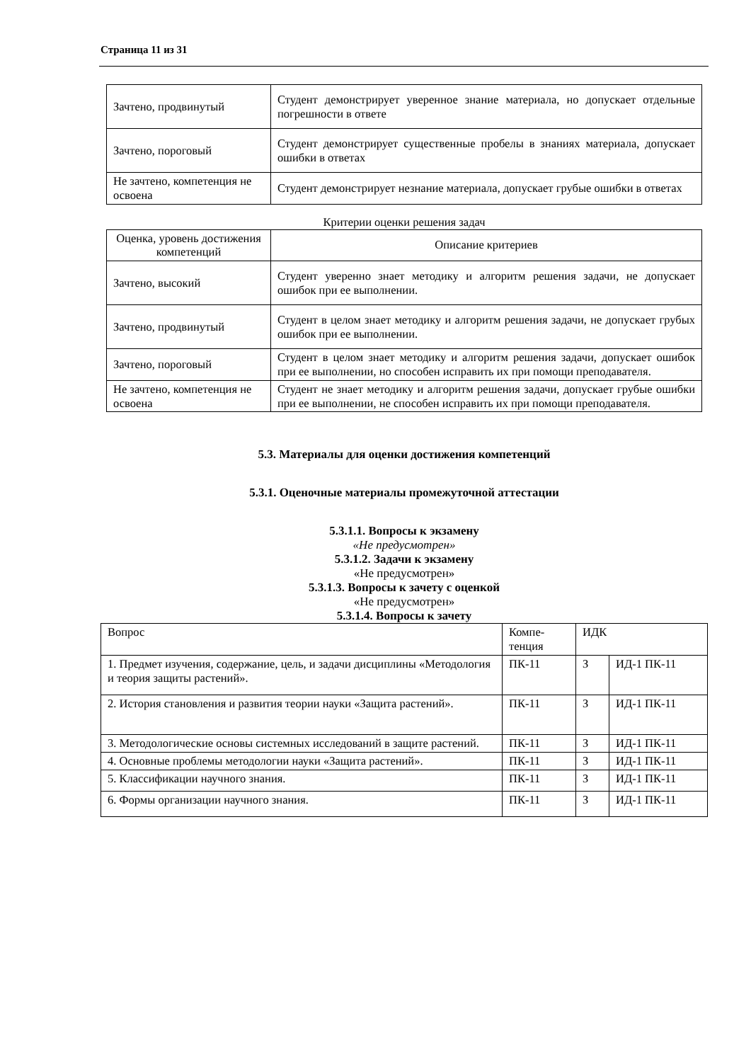Страница 11 из 31
| Зачтено, продвинутый | Студент демонстрирует уверенное знание материала, но допускает отдельные погрешности в ответе |
| Зачтено, пороговый | Студент демонстрирует существенные пробелы в знаниях материала, допускает ошибки в ответах |
| Не зачтено, компетенция не освоена | Студент демонстрирует незнание материала, допускает грубые ошибки в ответах |
Критерии оценки решения задач
| Оценка, уровень достижения компетенций | Описание критериев |
| --- | --- |
| Зачтено, высокий | Студент уверенно знает методику и алгоритм решения задачи, не допускает ошибок при ее выполнении. |
| Зачтено, продвинутый | Студент в целом знает методику и алгоритм решения задачи, не допускает грубых ошибок при ее выполнении. |
| Зачтено, пороговый | Студент в целом знает методику и алгоритм решения задачи, допускает ошибок при ее выполнении, но способен исправить их при помощи преподавателя. |
| Не зачтено, компетенция не освоена | Студент не знает методику и алгоритм решения задачи, допускает грубые ошибки при ее выполнении, не способен исправить их при помощи преподавателя. |
5.3. Материалы для оценки достижения компетенций
5.3.1. Оценочные материалы промежуточной аттестации
5.3.1.1. Вопросы к экзамену
«Не предусмотрен»
5.3.1.2. Задачи к экзамену
«Не предусмотрен»
5.3.1.3. Вопросы к зачету с оценкой
«Не предусмотрен»
5.3.1.4. Вопросы к зачету
| Вопрос | Компе-тенция | ИДК | |
| --- | --- | --- | --- |
| 1. Предмет изучения, содержание, цель, и задачи дисциплины «Методология и теория защиты растений». | ПК-11 | З | ИД-1 ПК-11 |
| 2. История становления и развития теории науки «Защита растений». | ПК-11 | З | ИД-1 ПК-11 |
| 3. Методологические основы системных исследований в защите растений. | ПК-11 | З | ИД-1 ПК-11 |
| 4. Основные проблемы методологии науки «Защита растений». | ПК-11 | З | ИД-1 ПК-11 |
| 5. Классификации научного знания. | ПК-11 | З | ИД-1 ПК-11 |
| 6. Формы организации научного знания. | ПК-11 | З | ИД-1 ПК-11 |